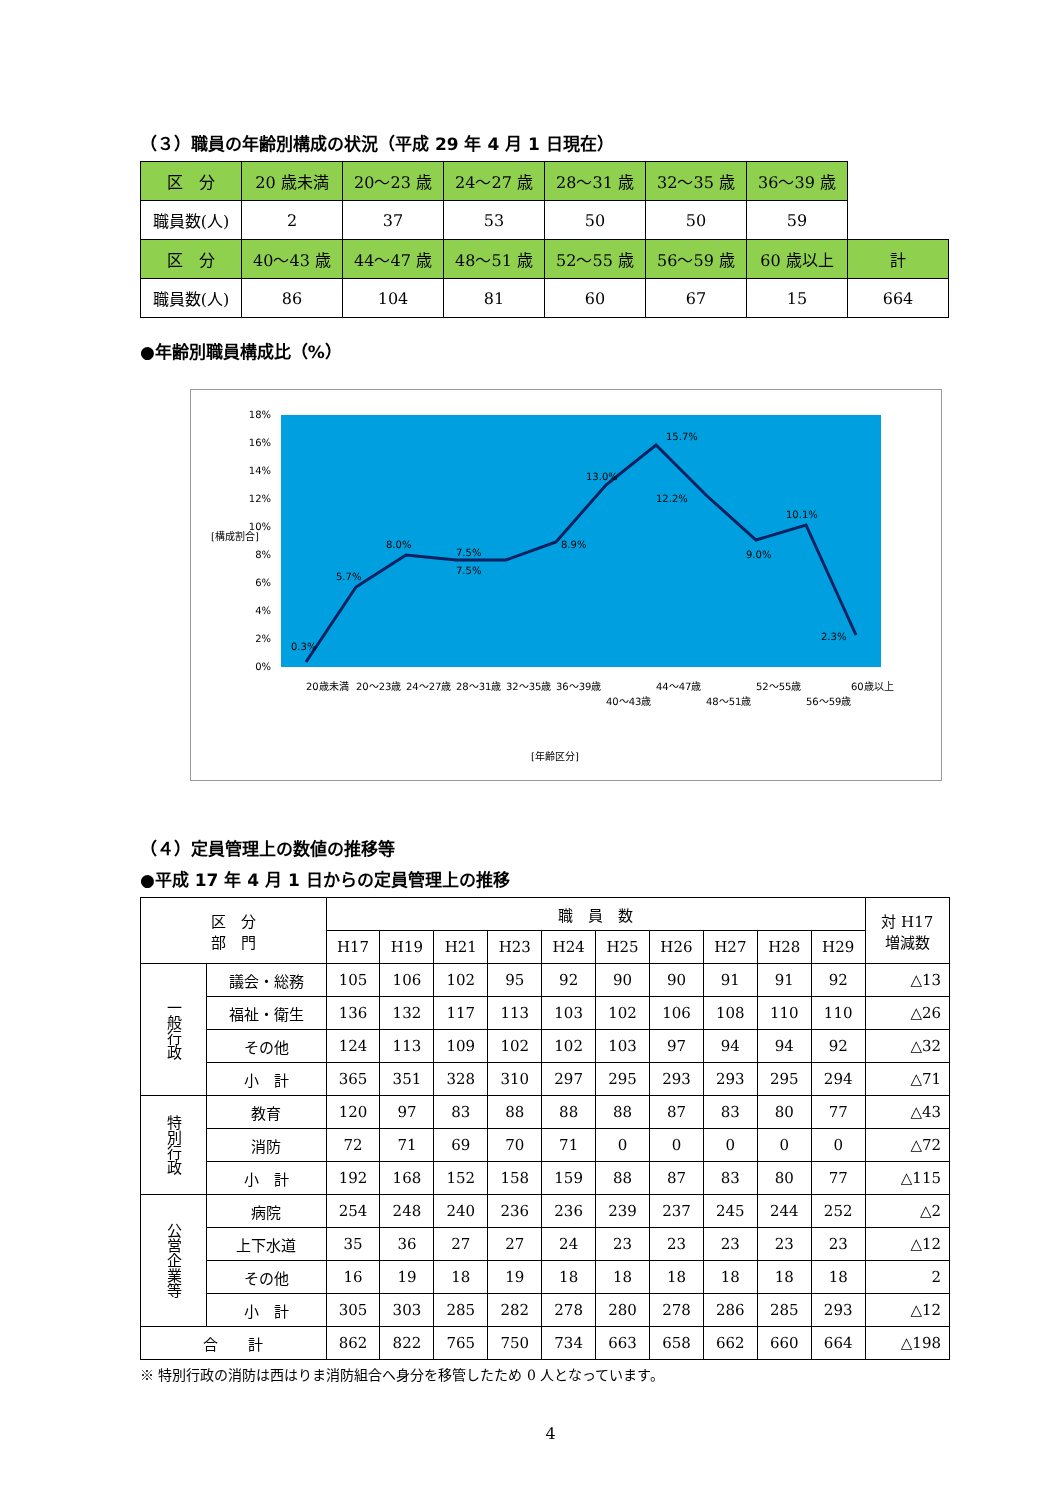（３）職員の年齢別構成の状況（平成 29 年 4 月 1 日現在）
| 区 分 | 20 歳未満 | 20〜23 歳 | 24〜27 歳 | 28〜31 歳 | 32〜35 歳 | 36〜39 歳 | |
| 職員数(人) | 2 | 37 | 53 | 50 | 50 | 59 | |
| 区 分 | 40〜43 歳 | 44〜47 歳 | 48〜51 歳 | 52〜55 歳 | 56〜59 歳 | 60 歳以上 | 計 |
| 職員数(人) | 86 | 104 | 81 | 60 | 67 | 15 | 664 |
●年齢別職員構成比（%）
0%
2%
4%
6%
8%
10%
12%
14%
16%
18%
0.3%
5.7%
8.0%
7.5%
7.5%
8.9%
13.0%
15.7%
12.2%
9.0%
10.1%
2.3%
[構成割合]
20歳未満
20〜23歳
24〜27歳
28〜31歳
32〜35歳
36〜39歳
40〜43歳
44〜47歳
48〜51歳
52〜55歳
56〜59歳
60歳以上
[年齢区分]
（４）定員管理上の数値の推移等
●平成 17 年 4 月 1 日からの定員管理上の推移
| 区 分 部 門 | | 職 員 数 | | | | | | | | | | 対 H17 増減数 |
| | | H17 | H19 | H21 | H23 | H24 | H25 | H26 | H27 | H28 | H29 | |
| 一般行政 | 議会・総務 | 105 | 106 | 102 | 95 | 92 | 90 | 90 | 91 | 91 | 92 | △13 |
| | 福祉・衛生 | 136 | 132 | 117 | 113 | 103 | 102 | 106 | 108 | 110 | 110 | △26 |
| | その他 | 124 | 113 | 109 | 102 | 102 | 103 | 97 | 94 | 94 | 92 | △32 |
| | 小 計 | 365 | 351 | 328 | 310 | 297 | 295 | 293 | 293 | 295 | 294 | △71 |
| 特別行政 | 教育 | 120 | 97 | 83 | 88 | 88 | 88 | 87 | 83 | 80 | 77 | △43 |
| | 消防 | 72 | 71 | 69 | 70 | 71 | 0 | 0 | 0 | 0 | 0 | △72 |
| | 小 計 | 192 | 168 | 152 | 158 | 159 | 88 | 87 | 83 | 80 | 77 | △115 |
| 公営企業等 | 病院 | 254 | 248 | 240 | 236 | 236 | 239 | 237 | 245 | 244 | 252 | △2 |
| | 上下水道 | 35 | 36 | 27 | 27 | 24 | 23 | 23 | 23 | 23 | 23 | △12 |
| | その他 | 16 | 19 | 18 | 19 | 18 | 18 | 18 | 18 | 18 | 18 | 2 |
| | 小 計 | 305 | 303 | 285 | 282 | 278 | 280 | 278 | 286 | 285 | 293 | △12 |
| 合 計 | | 862 | 822 | 765 | 750 | 734 | 663 | 658 | 662 | 660 | 664 | △198 |
※ 特別行政の消防は西はりま消防組合へ身分を移管したため 0 人となっています。
4